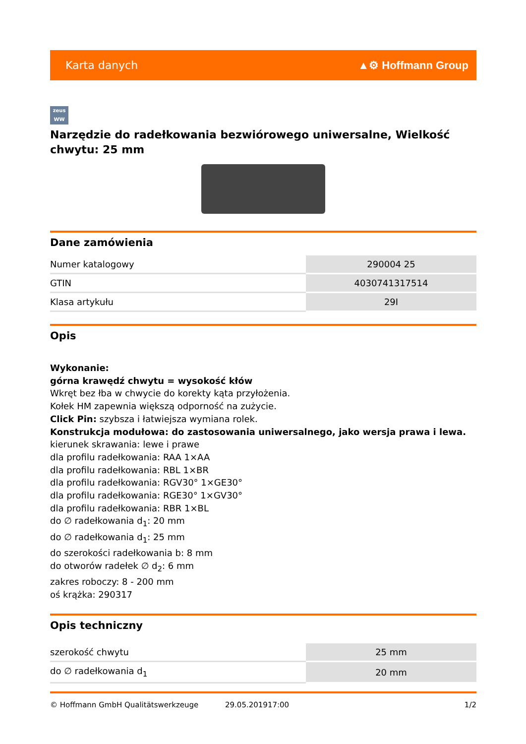Karta danych ▲⚙ Hoffmann Group
zeus
WW
Narzędzie do radełkowania bezwiórowego uniwersalne, Wielkość chwytu: 25 mm
Dane zamówienia
| Numer katalogowy | 290004 25 |
| GTIN | 4030741317514 |
| Klasa artykułu | 29I |
Opis
Wykonanie:
górna krawędź chwytu = wysokość kłów
Wkręt bez łba w chwycie do korekty kąta przyłożenia.
Kołek HM zapewnia większą odporność na zużycie.
Click Pin: szybsza i łatwiejsza wymiana rolek.
Konstrukcja modułowa: do zastosowania uniwersalnego, jako wersja prawa i lewa.
kierunek skrawania: lewe i prawe
dla profilu radełkowania: RAA 1×AA
dla profilu radełkowania: RBL 1×BR
dla profilu radełkowania: RGV30° 1×GE30°
dla profilu radełkowania: RGE30° 1×GV30°
dla profilu radełkowania: RBR 1×BL
do ∅ radełkowania d<sub>1</sub>: 20 mm
do ∅ radełkowania d<sub>1</sub>: 25 mm
do szerokości radełkowania b: 8 mm
do otworów radełek ∅ d<sub>2</sub>: 6 mm
zakres roboczy: 8 - 200 mm
oś krążka: 290317
Opis techniczny
| szerokość chwytu | 25 mm |
| do ∅ radełkowania d<sub>1</sub> | 20 mm |
© Hoffmann GmbH Qualitätswerkzeuge 29.05.201917:00 1/2